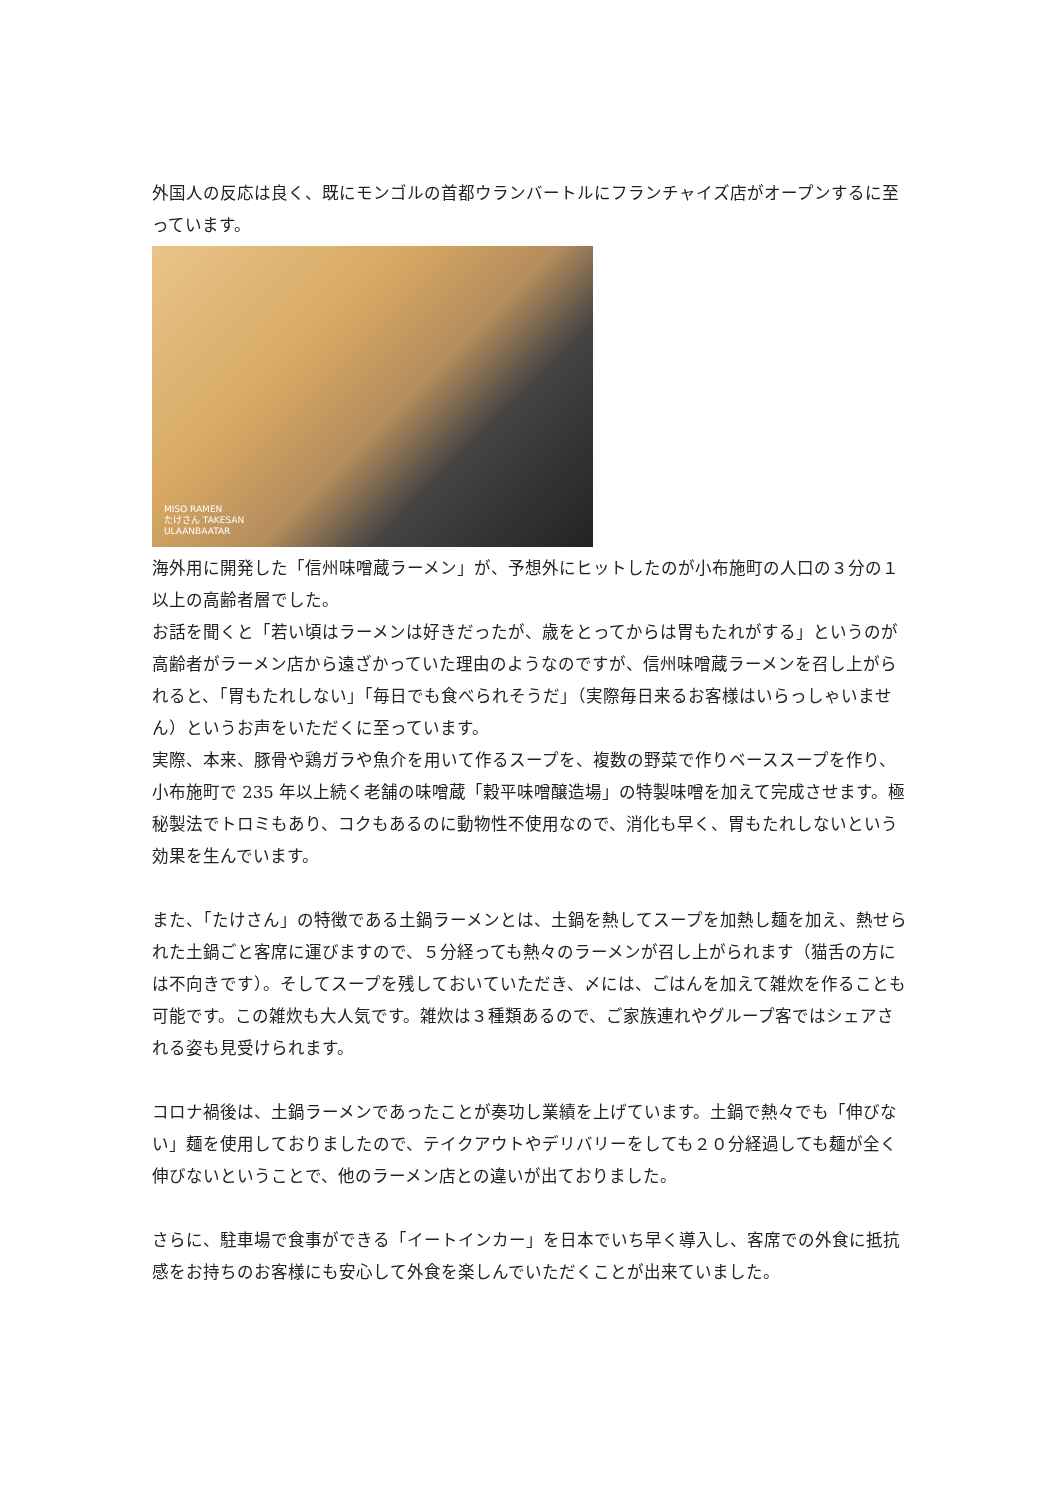外国人の反応は良く、既にモンゴルの首都ウランバートルにフランチャイズ店がオープンするに至っています。
MISO RAMEN
たけさん TAKESAN
ULAANBAATAR
海外用に開発した「信州味噌蔵ラーメン」が、予想外にヒットしたのが小布施町の人口の３分の１以上の高齢者層でした。
お話を聞くと「若い頃はラーメンは好きだったが、歳をとってからは胃もたれがする」というのが高齢者がラーメン店から遠ざかっていた理由のようなのですが、信州味噌蔵ラーメンを召し上がられると、「胃もたれしない」「毎日でも食べられそうだ」（実際毎日来るお客様はいらっしゃいません）というお声をいただくに至っています。
実際、本来、豚骨や鶏ガラや魚介を用いて作るスープを、複数の野菜で作りベーススープを作り、小布施町で 235 年以上続く老舗の味噌蔵「穀平味噌醸造場」の特製味噌を加えて完成させます。極秘製法でトロミもあり、コクもあるのに動物性不使用なので、消化も早く、胃もたれしないという効果を生んでいます。
また、「たけさん」の特徴である土鍋ラーメンとは、土鍋を熱してスープを加熱し麺を加え、熱せられた土鍋ごと客席に運びますので、５分経っても熱々のラーメンが召し上がられます（猫舌の方には不向きです）。そしてスープを残しておいていただき、〆には、ごはんを加えて雑炊を作ることも可能です。この雑炊も大人気です。雑炊は３種類あるので、ご家族連れやグループ客ではシェアされる姿も見受けられます。
コロナ禍後は、土鍋ラーメンであったことが奏功し業績を上げています。土鍋で熱々でも「伸びない」麺を使用しておりましたので、テイクアウトやデリバリーをしても２０分経過しても麺が全く伸びないということで、他のラーメン店との違いが出ておりました。
さらに、駐車場で食事ができる「イートインカー」を日本でいち早く導入し、客席での外食に抵抗感をお持ちのお客様にも安心して外食を楽しんでいただくことが出来ていました。